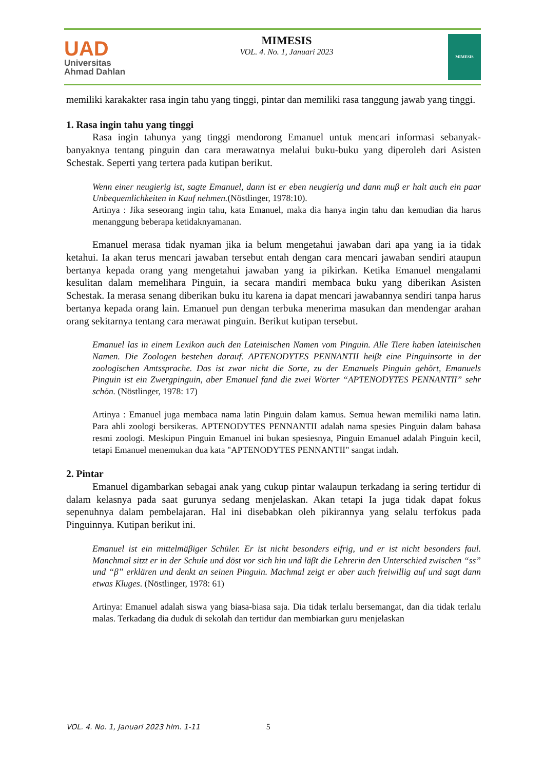UAD
Universitas
Ahmad Dahlan
MIMESIS
VOL. 4. No. 1, Januari 2023
MIMESIS
memiliki karakakter rasa ingin tahu yang tinggi, pintar dan memiliki rasa tanggung jawab yang tinggi.
1. Rasa ingin tahu yang tinggi
Rasa ingin tahunya yang tinggi mendorong Emanuel untuk mencari informasi sebanyak-banyaknya tentang pinguin dan cara merawatnya melalui buku-buku yang diperoleh dari Asisten Schestak. Seperti yang tertera pada kutipan berikut.
Wenn einer neugierig ist, sagte Emanuel, dann ist er eben neugierig und dann muβ er halt auch ein paar Unbequemlichkeiten in Kauf nehmen.(Nöstlinger, 1978:10).
Artinya : Jika seseorang ingin tahu, kata Emanuel, maka dia hanya ingin tahu dan kemudian dia harus menanggung beberapa ketidaknyamanan.
Emanuel merasa tidak nyaman jika ia belum mengetahui jawaban dari apa yang ia ia tidak ketahui. Ia akan terus mencari jawaban tersebut entah dengan cara mencari jawaban sendiri ataupun bertanya kepada orang yang mengetahui jawaban yang ia pikirkan. Ketika Emanuel mengalami kesulitan dalam memelihara Pinguin, ia secara mandiri membaca buku yang diberikan Asisten Schestak. Ia merasa senang diberikan buku itu karena ia dapat mencari jawabannya sendiri tanpa harus bertanya kepada orang lain. Emanuel pun dengan terbuka menerima masukan dan mendengar arahan orang sekitarnya tentang cara merawat pinguin. Berikut kutipan tersebut.
Emanuel las in einem Lexikon auch den Lateinischen Namen vom Pinguin. Alle Tiere haben lateinischen Namen. Die Zoologen bestehen darauf. APTENODYTES PENNANTII heiβt eine Pinguinsorte in der zoologischen Amtssprache. Das ist zwar nicht die Sorte, zu der Emanuels Pinguin gehört, Emanuels Pinguin ist ein Zwergpinguin, aber Emanuel fand die zwei Wörter “APTENODYTES PENNANTII” sehr schön. (Nöstlinger, 1978: 17)
Artinya : Emanuel juga membaca nama latin Pinguin dalam kamus. Semua hewan memiliki nama latin. Para ahli zoologi bersikeras. APTENODYTES PENNANTII adalah nama spesies Pinguin dalam bahasa resmi zoologi. Meskipun Pinguin Emanuel ini bukan spesiesnya, Pinguin Emanuel adalah Pinguin kecil, tetapi Emanuel menemukan dua kata "APTENODYTES PENNANTII" sangat indah.
2. Pintar
Emanuel digambarkan sebagai anak yang cukup pintar walaupun terkadang ia sering tertidur di dalam kelasnya pada saat gurunya sedang menjelaskan. Akan tetapi Ia juga tidak dapat fokus sepenuhnya dalam pembelajaran. Hal ini disebabkan oleh pikirannya yang selalu terfokus pada Pinguinnya. Kutipan berikut ini.
Emanuel ist ein mittelmäβiger Schüler. Er ist nicht besonders eifrig, und er ist nicht besonders faul. Manchmal sitzt er in der Schule und döst vor sich hin und läβt die Lehrerin den Unterschied zwischen “ss” und “β” erklären und denkt an seinen Pinguin. Machmal zeigt er aber auch freiwillig auf und sagt dann etwas Kluges. (Nöstlinger, 1978: 61)
Artinya: Emanuel adalah siswa yang biasa-biasa saja. Dia tidak terlalu bersemangat, dan dia tidak terlalu malas. Terkadang dia duduk di sekolah dan tertidur dan membiarkan guru menjelaskan
VOL. 4. No. 1, Januari 2023 hlm. 1-11 5